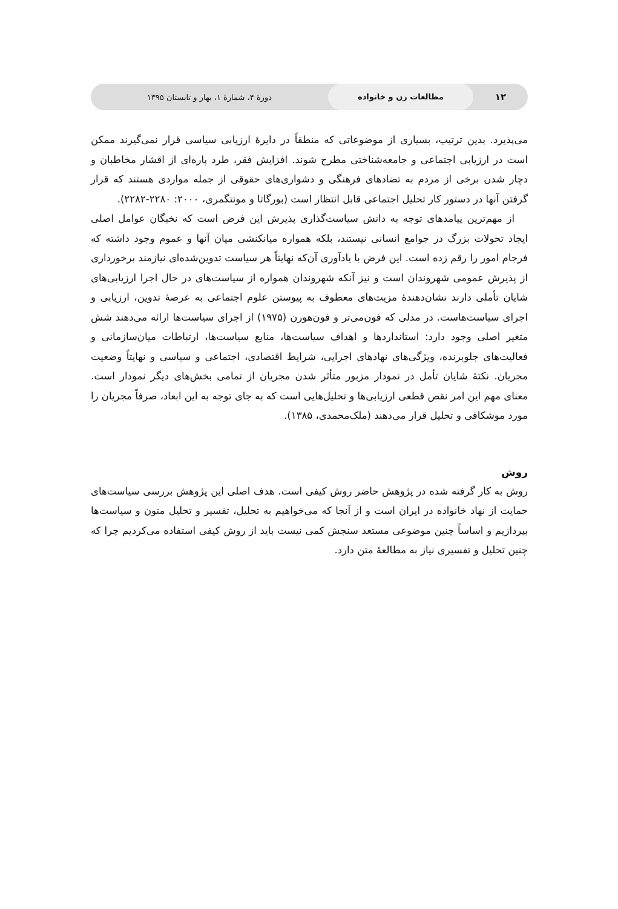۱۲ مطالعات زن و خانواده دورهٔ ۴، شمارهٔ ۱، بهار و تابستان ۱۳۹۵
می‌پذیرد. بدین ترتیب، بسیاری از موضوعاتی که منطقاً در دایرهٔ ارزیابی سیاسی قرار نمی‌گیرند ممکن است در ارزیابی اجتماعی و جامعه‌شناختی مطرح شوند. افزایش فقر، طرد پاره‌ای از اقشار مخاطبان و دچار شدن برخی از مردم به تضادهای فرهنگی و دشواری‌های حقوقی از جمله مواردی هستند که قرار گرفتن آنها در دستور کار تحلیل اجتماعی قابل انتظار است (بورگاتا و مونتگمری، ۲۰۰۰: ۲۲۸۰-۲۲۸۲).
از مهم‌ترین پیامدهای توجه به دانش سیاست‌گذاری پذیرش این فرض است که نخبگان عوامل اصلی ایجاد تحولات بزرگ در جوامع انسانی نیستند، بلکه همواره میانکنشی میان آنها و عموم وجود داشته که فرجام امور را رقم زده است. این فرض با یادآوری آن‌که نهایتاً هر سیاست تدوین‌شده‌ای نیازمند برخورداری از پذیرش عمومی شهروندان است و نیز آنکه شهروندان همواره از سیاست‌های در حال اجرا ارزیابی‌های شایان تأملی دارند نشان‌دهندهٔ مزیت‌های معطوف به پیوستن علوم اجتماعی به عرصهٔ تدوین، ارزیابی و اجرای سیاست‌هاست. در مدلی که فون‌می‌تر و فون‌هورن (۱۹۷۵) از اجرای سیاست‌ها ارائه می‌دهند شش متغیر اصلی وجود دارد: استانداردها و اهداف سیاست‌ها، منابع سیاست‌ها، ارتباطات میان‌سازمانی و فعالیت‌های جلوبرنده، ویژگی‌های نهادهای اجرایی، شرایط اقتصادی، اجتماعی و سیاسی و نهایتاً وضعیت مجریان. نکتهٔ شایان تأمل در نمودار مزبور متأثر شدن مجریان از تمامی بخش‌های دیگر نمودار است. معنای مهم این امر نقص قطعی ارزیابی‌ها و تحلیل‌هایی است که به جای توجه به این ابعاد، صرفاً مجریان را مورد موشکافی و تحلیل قرار می‌دهند (ملک‌محمدی، ۱۳۸۵).
روش
روش به کار گرفته شده در پژوهش حاضر روش کیفی است. هدف اصلی این پژوهش بررسی سیاست‌های حمایت از نهاد خانواده در ایران است و از آنجا که می‌خواهیم به تحلیل، تفسیر و تحلیل متون و سیاست‌ها بپردازیم و اساساً چنین موضوعی مستعد سنجش کمی نیست باید از روش کیفی استفاده می‌کردیم چرا که چنین تحلیل و تفسیری نیاز به مطالعهٔ متن دارد.